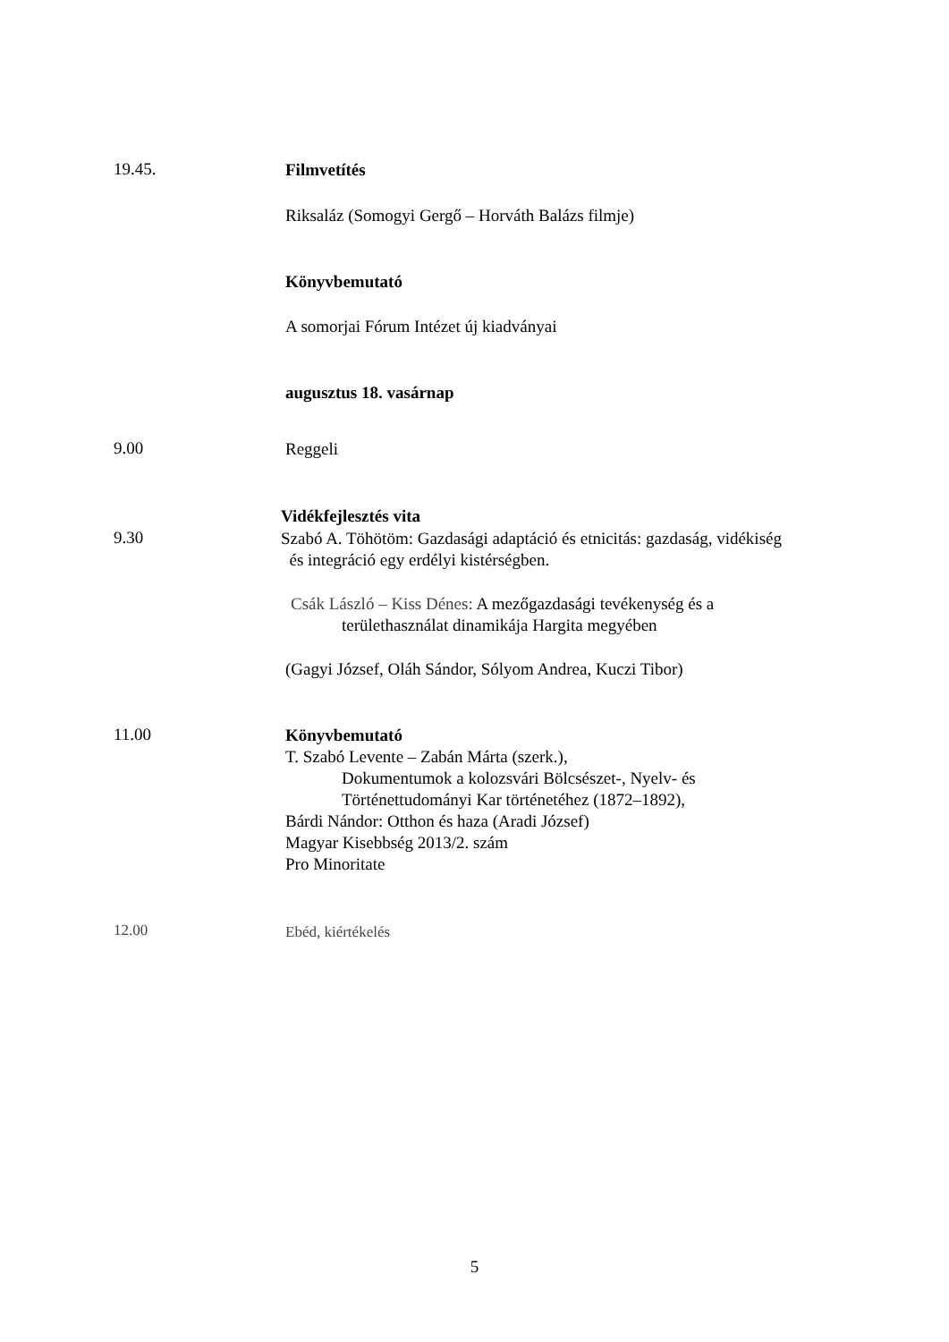19.45.
Filmvetítés
Riksaláz (Somogyi Gergő – Horváth Balázs filmje)
Könyvbemutató
A somorjai Fórum Intézet új kiadványai
augusztus 18. vasárnap
9.00
Reggeli
Vidékfejlesztés vita
9.30
Szabó A. Töhötöm: Gazdasági adaptáció és etnicitás: gazdaság, vidékiség
és integráció egy erdélyi kistérségben.
Csák László – Kiss Dénes: A mezőgazdasági tevékenység és a
területhasználat dinamikája Hargita megyében
(Gagyi József, Oláh Sándor, Sólyom Andrea, Kuczi Tibor)
11.00
Könyvbemutató
T. Szabó Levente – Zabán Márta (szerk.),
Dokumentumok a kolozsvári Bölcsészet-, Nyelv- és
Történettudományi Kar történetéhez (1872–1892),
Bárdi Nándor: Otthon és haza (Aradi József)
Magyar Kisebbség 2013/2. szám
Pro Minoritate
12.00
Ebéd, kiértékelés
5